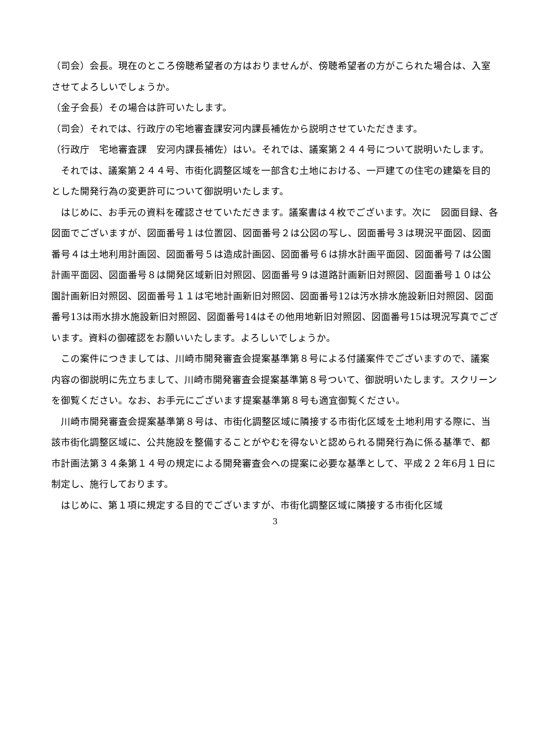（司会）会長。現在のところ傍聴希望者の方はおりませんが、傍聴希望者の方がこられた場合は、入室させてよろしいでしょうか。
（金子会長）その場合は許可いたします。
（司会）それでは、行政庁の宅地審査課安河内課長補佐から説明させていただきます。
（行政庁　宅地審査課　安河内課長補佐）はい。それでは、議案第２４４号について説明いたします。
　それでは、議案第２４４号、市街化調整区域を一部含む土地における、一戸建ての住宅の建築を目的とした開発行為の変更許可について御説明いたします。
　はじめに、お手元の資料を確認させていただきます。議案書は４枚でございます。次に　図面目録、各図面でございますが、図面番号１は位置図、図面番号２は公図の写し、図面番号３は現況平面図、図面番号４は土地利用計画図、図面番号５は造成計画図、図面番号６は排水計画平面図、図面番号７は公園計画平面図、図面番号８は開発区域新旧対照図、図面番号９は道路計画新旧対照図、図面番号１０は公園計画新旧対照図、図面番号１１は宅地計画新旧対照図、図面番号12は汚水排水施設新旧対照図、図面番号13は雨水排水施設新旧対照図、図面番号14はその他用地新旧対照図、図面番号15は現況写真でございます。資料の御確認をお願いいたします。よろしいでしょうか。
　この案件につきましては、川崎市開発審査会提案基準第８号による付議案件でございますので、議案内容の御説明に先立ちまして、川崎市開発審査会提案基準第８号ついて、御説明いたします。スクリーンを御覧ください。なお、お手元にございます提案基準第８号も適宜御覧ください。
　川崎市開発審査会提案基準第８号は、市街化調整区域に隣接する市街化区域を土地利用する際に、当該市街化調整区域に、公共施設を整備することがやむを得ないと認められる開発行為に係る基準で、都市計画法第３４条第１４号の規定による開発審査会への提案に必要な基準として、平成２２年6月１日に制定し、施行しております。
　はじめに、第１項に規定する目的でございますが、市街化調整区域に隣接する市街化区域
3